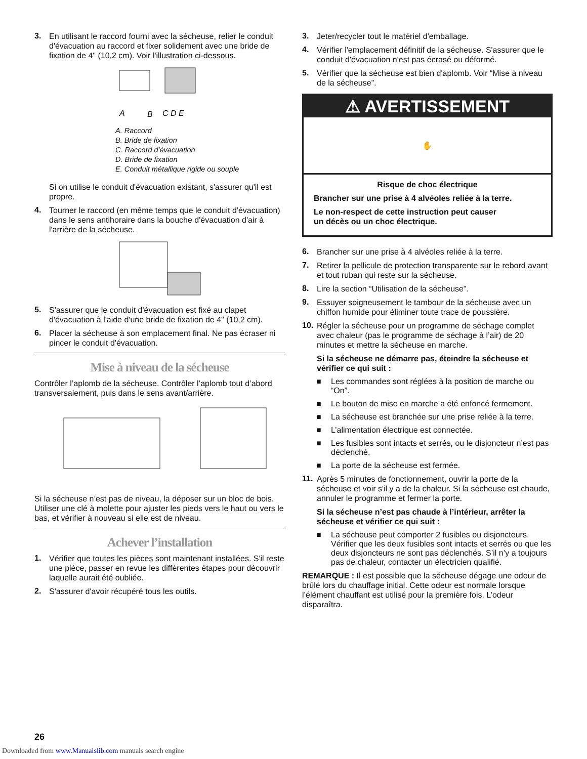3. En utilisant le raccord fourni avec la sécheuse, relier le conduit d'évacuation au raccord et fixer solidement avec une bride de fixation de 4" (10,2 cm). Voir l'illustration ci-dessous.
A
B
C D E
A. Raccord
B. Bride de fixation
C. Raccord d'évacuation
D. Bride de fixation
E. Conduit métallique rigide ou souple
Si on utilise le conduit d'évacuation existant, s'assurer qu'il est propre.
4. Tourner le raccord (en même temps que le conduit d'évacuation) dans le sens antihoraire dans la bouche d'évacuation d'air à l'arrière de la sécheuse.
5. S'assurer que le conduit d'évacuation est fixé au clapet d'évacuation à l'aide d'une bride de fixation de 4" (10,2 cm).
6. Placer la sécheuse à son emplacement final. Ne pas écraser ni pincer le conduit d'évacuation.
Mise à niveau de la sécheuse
Contrôler l’aplomb de la sécheuse. Contrôler l’aplomb tout d’abord transversalement, puis dans le sens avant/arrière.
Si la sécheuse n’est pas de niveau, la déposer sur un bloc de bois. Utiliser une clé à molette pour ajuster les pieds vers le haut ou vers le bas, et vérifier à nouveau si elle est de niveau.
Achever l’installation
1. Vérifier que toutes les pièces sont maintenant installées. S'il reste une pièce, passer en revue les différentes étapes pour découvrir laquelle aurait été oubliée.
2. S'assurer d'avoir récupéré tous les outils.
3. Jeter/recycler tout le matériel d'emballage.
4. Vérifier l'emplacement définitif de la sécheuse. S'assurer que le conduit d'évacuation n'est pas écrasé ou déformé.
5. Vérifier que la sécheuse est bien d'aplomb. Voir “Mise à niveau de la sécheuse”.
⚠ AVERTISSEMENT
✋
Risque de choc électrique
Brancher sur une prise à 4 alvéoles reliée à la terre.
Le non-respect de cette instruction peut causer
un décès ou un choc électrique.
6. Brancher sur une prise à 4 alvéoles reliée à la terre.
7. Retirer la pellicule de protection transparente sur le rebord avant et tout ruban qui reste sur la sécheuse.
8. Lire la section “Utilisation de la sécheuse”.
9. Essuyer soigneusement le tambour de la sécheuse avec un chiffon humide pour éliminer toute trace de poussière.
10. Régler la sécheuse pour un programme de séchage complet avec chaleur (pas le programme de séchage à l’air) de 20 minutes et mettre la sécheuse en marche.
Si la sécheuse ne démarre pas, éteindre la sécheuse et vérifier ce qui suit :
■ Les commandes sont réglées à la position de marche ou “On”.
■ Le bouton de mise en marche a été enfoncé fermement.
■ La sécheuse est branchée sur une prise reliée à la terre.
■ L’alimentation électrique est connectée.
■ Les fusibles sont intacts et serrés, ou le disjoncteur n’est pas déclenché.
■ La porte de la sécheuse est fermée.
11. Après 5 minutes de fonctionnement, ouvrir la porte de la sécheuse et voir s'il y a de la chaleur. Si la sécheuse est chaude, annuler le programme et fermer la porte.
Si la sécheuse n’est pas chaude à l’intérieur, arrêter la sécheuse et vérifier ce qui suit :
■ La sécheuse peut comporter 2 fusibles ou disjoncteurs. Vérifier que les deux fusibles sont intacts et serrés ou que les deux disjoncteurs ne sont pas déclenchés. S’il n’y a toujours pas de chaleur, contacter un électricien qualifié.
REMARQUE : Il est possible que la sécheuse dégage une odeur de brûlé lors du chauffage initial. Cette odeur est normale lorsque l’élément chauffant est utilisé pour la première fois. L’odeur disparaîtra.
26
Downloaded from www.Manualslib.com manuals search engine